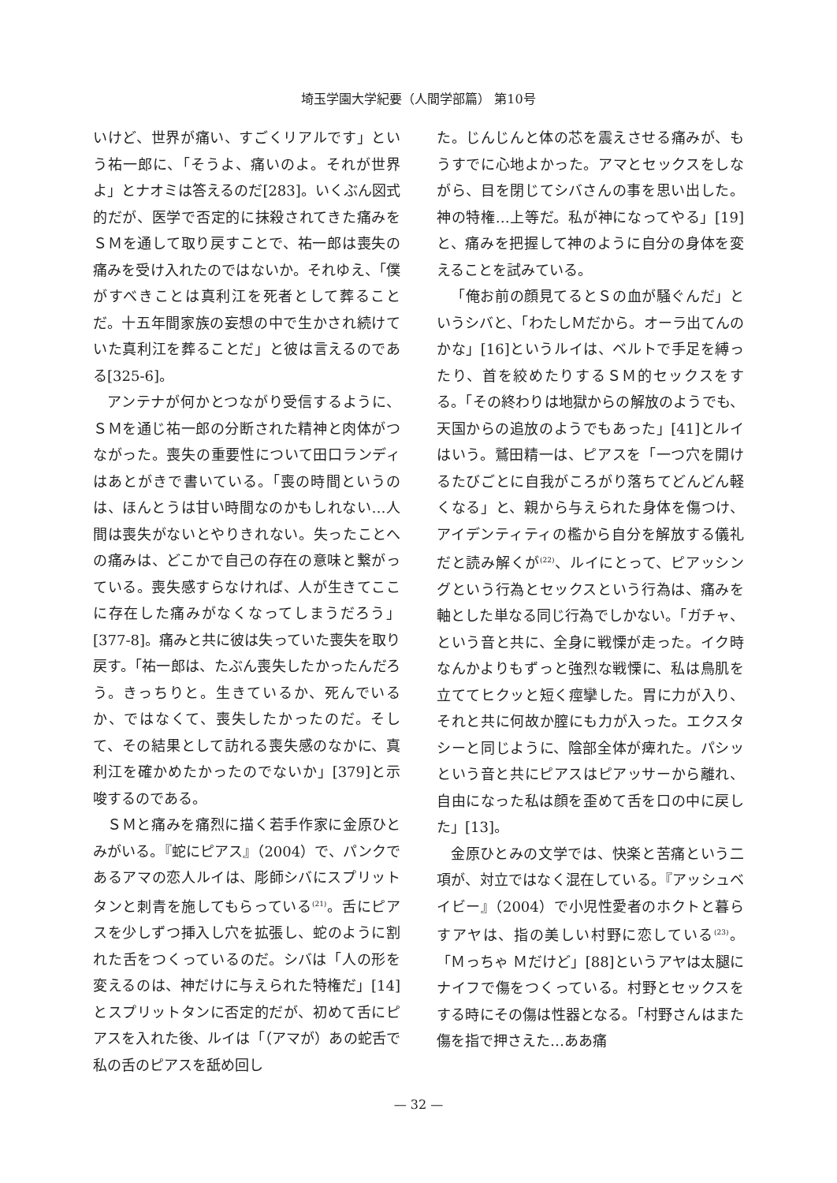埼玉学園大学紀要（人間学部篇） 第10号
いけど、世界が痛い、すごくリアルです」という祐一郎に、「そうよ、痛いのよ。それが世界よ」とナオミは答えるのだ[283]。いくぶん図式的だが、医学で否定的に抹殺されてきた痛みをＳＭを通して取り戻すことで、祐一郎は喪失の痛みを受け入れたのではないか。それゆえ、「僕がすべきことは真利江を死者として葬ることだ。十五年間家族の妄想の中で生かされ続けていた真利江を葬ることだ」と彼は言えるのである[325-6]。
アンテナが何かとつながり受信するように、ＳＭを通じ祐一郎の分断された精神と肉体がつながった。喪失の重要性について田口ランディはあとがきで書いている。「喪の時間というのは、ほんとうは甘い時間なのかもしれない…人間は喪失がないとやりきれない。失ったことへの痛みは、どこかで自己の存在の意味と繋がっている。喪失感すらなければ、人が生きてここに存在した痛みがなくなってしまうだろう」[377-8]。痛みと共に彼は失っていた喪失を取り戻す。「祐一郎は、たぶん喪失したかったんだろう。きっちりと。生きているか、死んでいるか、ではなくて、喪失したかったのだ。そして、その結果として訪れる喪失感のなかに、真利江を確かめたかったのでないか」[379]と示唆するのである。
ＳＭと痛みを痛烈に描く若手作家に金原ひとみがいる。『蛇にピアス』（2004）で、パンクであるアマの恋人ルイは、彫師シバにスプリットタンと刺青を施してもらっている<sup>(21)</sup>。舌にピアスを少しずつ挿入し穴を拡張し、蛇のように割れた舌をつくっているのだ。シバは「人の形を変えるのは、神だけに与えられた特権だ」[14]とスプリットタンに否定的だが、初めて舌にピアスを入れた後、ルイは「（アマが）あの蛇舌で私の舌のピアスを舐め回し
た。じんじんと体の芯を震えさせる痛みが、もうすでに心地よかった。アマとセックスをしながら、目を閉じてシバさんの事を思い出した。神の特権…上等だ。私が神になってやる」[19]と、痛みを把握して神のように自分の身体を変えることを試みている。
「俺お前の顔見てるとＳの血が騒ぐんだ」というシバと、「わたしＭだから。オーラ出てんのかな」[16]というルイは、ベルトで手足を縛ったり、首を絞めたりするＳＭ的セックスをする。「その終わりは地獄からの解放のようでも、天国からの追放のようでもあった」[41]とルイはいう。鷲田精一は、ピアスを「一つ穴を開けるたびごとに自我がころがり落ちてどんどん軽くなる」と、親から与えられた身体を傷つけ、アイデンティティの檻から自分を解放する儀礼だと読み解くが<sup>(22)</sup>、ルイにとって、ピアッシングという行為とセックスという行為は、痛みを軸とした単なる同じ行為でしかない。「ガチャ、という音と共に、全身に戦慄が走った。イク時なんかよりもずっと強烈な戦慄に、私は鳥肌を立ててヒクッと短く痙攣した。胃に力が入り、それと共に何故か膣にも力が入った。エクスタシーと同じように、陰部全体が痺れた。パシッという音と共にピアスはピアッサーから離れ、自由になった私は顔を歪めて舌を口の中に戻した」[13]。
金原ひとみの文学では、快楽と苦痛という二項が、対立ではなく混在している。『アッシュベイビー』（2004）で小児性愛者のホクトと暮らすアヤは、指の美しい村野に恋している<sup>(23)</sup>。「Ｍっちゃ Ｍだけど」[88]というアヤは太腿にナイフで傷をつくっている。村野とセックスをする時にその傷は性器となる。「村野さんはまた傷を指で押さえた…ああ痛
— 32 —